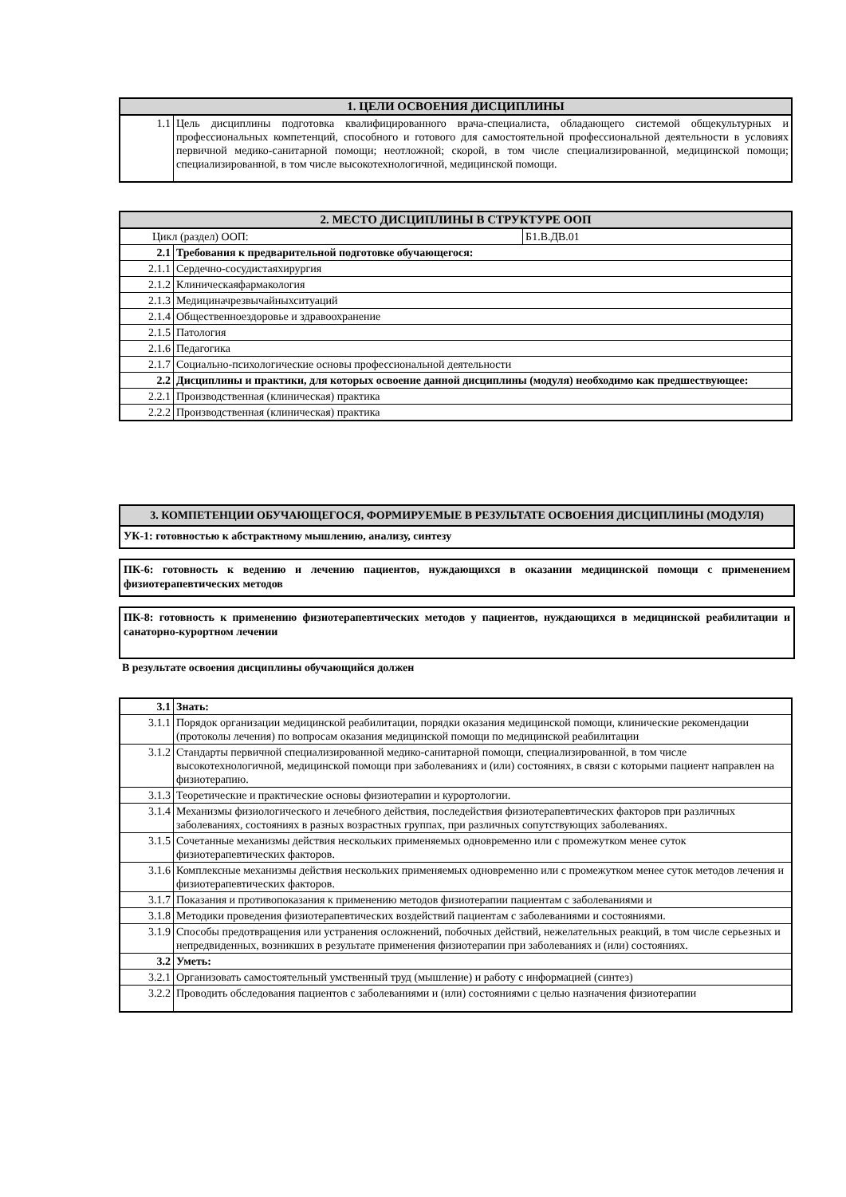| 1. ЦЕЛИ ОСВОЕНИЯ ДИСЦИПЛИНЫ | |
| --- | --- |
| 1.1 | Цель дисциплины подготовка квалифицированного врача-специалиста, обладающего системой общекультурных и профессиональных компетенций, способного и готового для самостоятельной профессиональной деятельности в условиях первичной медико-санитарной помощи; неотложной; скорой, в том числе специализированной, медицинской помощи; специализированной, в том числе высокотехнологичной, медицинской помощи. |
| 2. МЕСТО ДИСЦИПЛИНЫ В СТРУКТУРЕ ООП | | |
| --- | --- | --- |
| Цикл (раздел) ООП: | | Б1.В.ДВ.01 |
| 2.1 | Требования к предварительной подготовке обучающегося: | |
| 2.1.1 | Сердечно-сосудистаяхирургия | |
| 2.1.2 | Клиническаяфармакология | |
| 2.1.3 | Медициначрезвычайныхситуаций | |
| 2.1.4 | Общественноездоровье и здравоохранение | |
| 2.1.5 | Патология | |
| 2.1.6 | Педагогика | |
| 2.1.7 | Социально-психологические основы профессиональной деятельности | |
| 2.2 | Дисциплины и практики, для которых освоение данной дисциплины (модуля) необходимо как предшествующее: | |
| 2.2.1 | Производственная (клиническая) практика | |
| 2.2.2 | Производственная (клиническая) практика | |
3. КОМПЕТЕНЦИИ ОБУЧАЮЩЕГОСЯ, ФОРМИРУЕМЫЕ В РЕЗУЛЬТАТЕ ОСВОЕНИЯ ДИСЦИПЛИНЫ (МОДУЛЯ)
УК-1: готовностью к абстрактному мышлению, анализу, синтезу
ПК-6: готовность к ведению и лечению пациентов, нуждающихся в оказании медицинской помощи с применением физиотерапевтических методов
ПК-8: готовность к применению физиотерапевтических методов у пациентов, нуждающихся в медицинской реабилитации и санаторно-курортном лечении
В результате освоения дисциплины обучающийся должен
| 3.1 | Знать: |
| 3.1.1 | Порядок организации медицинской реабилитации, порядки оказания медицинской помощи, клинические рекомендации (протоколы лечения) по вопросам оказания медицинской помощи по медицинской реабилитации |
| 3.1.2 | Стандарты первичной специализированной медико-санитарной помощи, специализированной, в том числе высокотехнологичной, медицинской помощи при заболеваниях и (или) состояниях, в связи с которыми пациент направлен на физиотерапию. |
| 3.1.3 | Теоретические и практические основы физиотерапии и курортологии. |
| 3.1.4 | Механизмы физиологического и лечебного действия, последействия физиотерапевтических факторов при различных заболеваниях, состояниях в разных возрастных группах, при различных сопутствующих заболеваниях. |
| 3.1.5 | Сочетанные механизмы действия нескольких применяемых одновременно или с промежутком менее суток физиотерапевтических факторов. |
| 3.1.6 | Комплексные механизмы действия нескольких применяемых одновременно или с промежутком менее суток методов лечения и физиотерапевтических факторов. |
| 3.1.7 | Показания и противопоказания к применению методов физиотерапии пациентам с заболеваниями и |
| 3.1.8 | Методики проведения физиотерапевтических воздействий пациентам с заболеваниями и состояниями. |
| 3.1.9 | Способы предотвращения или устранения осложнений, побочных действий, нежелательных реакций, в том числе серьезных и непредвиденных, возникших в результате применения физиотерапии при заболеваниях и (или) состояниях. |
| 3.2 | Уметь: |
| 3.2.1 | Организовать самостоятельный умственный труд (мышление) и работу с информацией (синтез) |
| 3.2.2 | Проводить обследования пациентов с заболеваниями и (или) состояниями с целью назначения физиотерапии |